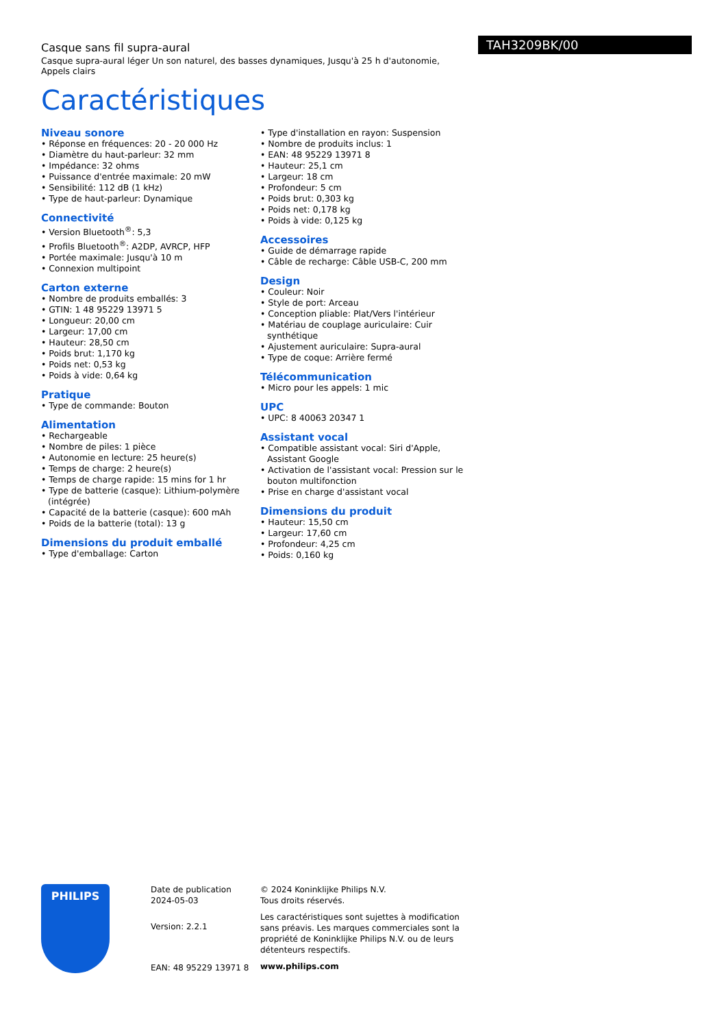Casque sans fil supra-aural
Casque supra-aural léger Un son naturel, des basses dynamiques, Jusqu'à 25 h d'autonomie, Appels clairs
Caractéristiques
TAH3209BK/00
Niveau sonore
• Réponse en fréquences: 20 - 20 000 Hz
• Diamètre du haut-parleur: 32 mm
• Impédance: 32 ohms
• Puissance d'entrée maximale: 20 mW
• Sensibilité: 112 dB (1 kHz)
• Type de haut-parleur: Dynamique
Connectivité
• Version Bluetooth<sup>®</sup>: 5,3
• Profils Bluetooth<sup>®</sup>: A2DP, AVRCP, HFP
• Portée maximale: Jusqu'à 10 m
• Connexion multipoint
Carton externe
• Nombre de produits emballés: 3
• GTIN: 1 48 95229 13971 5
• Longueur: 20,00 cm
• Largeur: 17,00 cm
• Hauteur: 28,50 cm
• Poids brut: 1,170 kg
• Poids net: 0,53 kg
• Poids à vide: 0,64 kg
Pratique
• Type de commande: Bouton
Alimentation
• Rechargeable
• Nombre de piles: 1 pièce
• Autonomie en lecture: 25 heure(s)
• Temps de charge: 2 heure(s)
• Temps de charge rapide: 15 mins for 1 hr
• Type de batterie (casque): Lithium-polymère (intégrée)
• Capacité de la batterie (casque): 600 mAh
• Poids de la batterie (total): 13 g
Dimensions du produit emballé
• Type d'emballage: Carton
• Type d'installation en rayon: Suspension
• Nombre de produits inclus: 1
• EAN: 48 95229 13971 8
• Hauteur: 25,1 cm
• Largeur: 18 cm
• Profondeur: 5 cm
• Poids brut: 0,303 kg
• Poids net: 0,178 kg
• Poids à vide: 0,125 kg
Accessoires
• Guide de démarrage rapide
• Câble de recharge: Câble USB-C, 200 mm
Design
• Couleur: Noir
• Style de port: Arceau
• Conception pliable: Plat/Vers l'intérieur
• Matériau de couplage auriculaire: Cuir synthétique
• Ajustement auriculaire: Supra-aural
• Type de coque: Arrière fermé
Télécommunication
• Micro pour les appels: 1 mic
UPC
• UPC: 8 40063 20347 1
Assistant vocal
• Compatible assistant vocal: Siri d'Apple, Assistant Google
• Activation de l'assistant vocal: Pression sur le bouton multifonction
• Prise en charge d'assistant vocal
Dimensions du produit
• Hauteur: 15,50 cm
• Largeur: 17,60 cm
• Profondeur: 4,25 cm
• Poids: 0,160 kg
PHILIPS
Date de publication
2024-05-03
Version: 2.2.1
EAN: 48 95229 13971 8
© 2024 Koninklijke Philips N.V.
Tous droits réservés.
Les caractéristiques sont sujettes à modification sans préavis. Les marques commerciales sont la propriété de Koninklijke Philips N.V. ou de leurs détenteurs respectifs.
www.philips.com